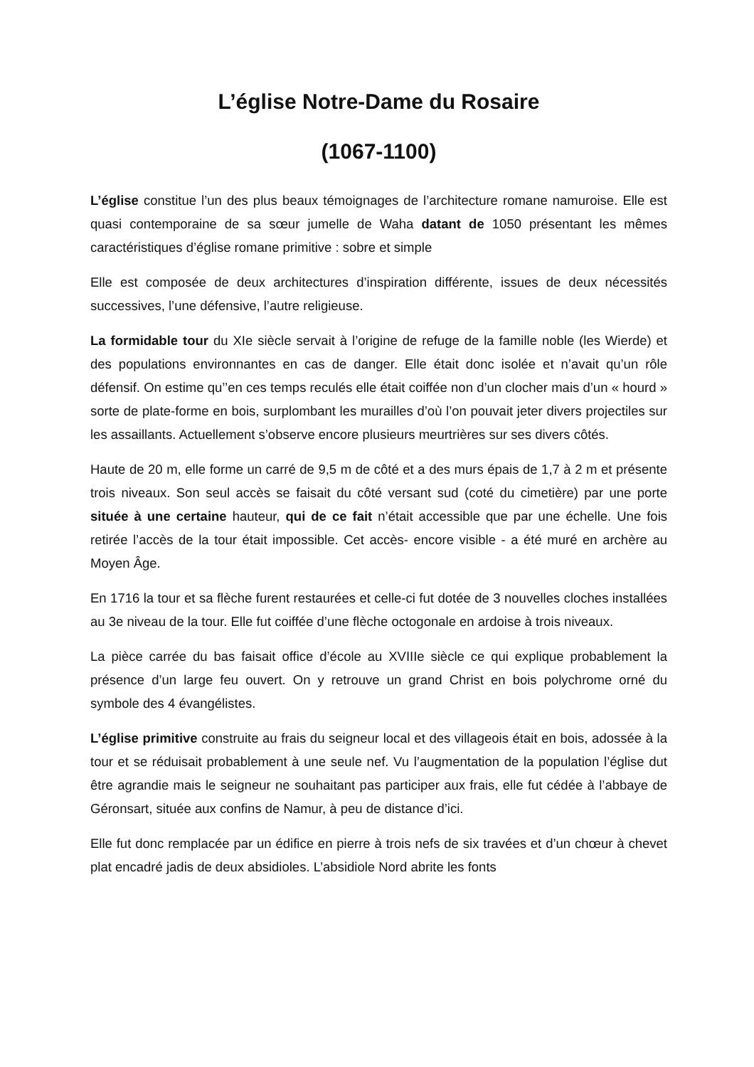L’église Notre-Dame du Rosaire
(1067-1100)
L’église constitue l’un des plus beaux témoignages de l’architecture romane namuroise. Elle est quasi contemporaine de sa sœur jumelle de Waha datant de 1050 présentant les mêmes caractéristiques d’église romane primitive : sobre et simple
Elle est composée de deux architectures d’inspiration différente, issues de deux nécessités successives, l’une défensive, l’autre religieuse.
La formidable tour du XIe siècle servait à l’origine de refuge de la famille noble (les Wierde) et des populations environnantes en cas de danger. Elle était donc isolée et n’avait qu’un rôle défensif. On estime qu’’en ces temps reculés elle était coiffée non d’un clocher mais d’un « hourd » sorte de plate-forme en bois, surplombant les murailles d’où l’on pouvait jeter divers projectiles sur les assaillants. Actuellement s’observe encore plusieurs meurtrières sur ses divers côtés.
Haute de 20 m, elle forme un carré de 9,5 m de côté et a des murs épais de 1,7 à 2 m et présente trois niveaux. Son seul accès se faisait du côté versant sud (coté du cimetière) par une porte située à une certaine hauteur, qui de ce fait n’était accessible que par une échelle. Une fois retirée l’accès de la tour était impossible. Cet accès- encore visible - a été muré en archère au Moyen Âge.
En 1716 la tour et sa flèche furent restaurées et celle-ci fut dotée de 3 nouvelles cloches installées au 3e niveau de la tour. Elle fut coiffée d’une flèche octogonale en ardoise à trois niveaux.
La pièce carrée du bas faisait office d’école au XVIIIe siècle ce qui explique probablement la présence d’un large feu ouvert. On y retrouve un grand Christ en bois polychrome orné du symbole des 4 évangélistes.
L’église primitive construite au frais du seigneur local et des villageois était en bois, adossée à la tour et se réduisait probablement à une seule nef. Vu l’augmentation de la population l’église dut être agrandie mais le seigneur ne souhaitant pas participer aux frais, elle fut cédée à l’abbaye de Géronsart, située aux confins de Namur, à peu de distance d’ici.
Elle fut donc remplacée par un édifice en pierre à trois nefs de six travées et d’un chœur à chevet plat encadré jadis de deux absidioles. L’absidiole Nord abrite les fonts